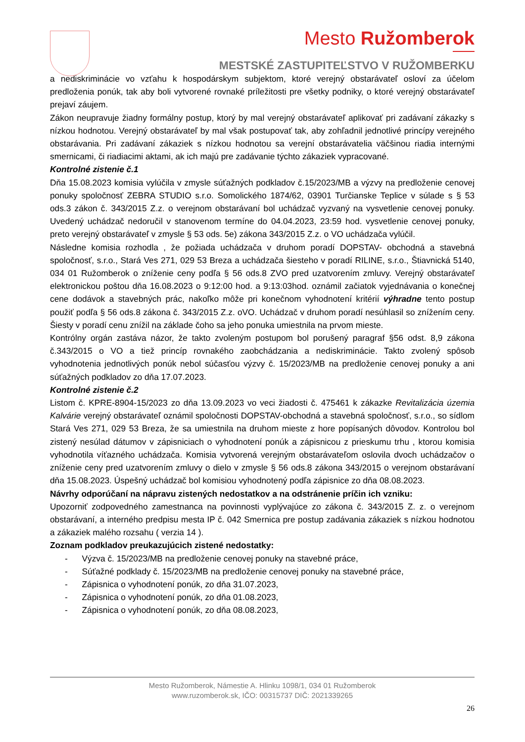Mesto Ružomberok
MESTSKÉ ZASTUPITEĽSTVO V RUŽOMBERKU
a nediskriminácie vo vzťahu k hospodárskym subjektom, ktoré verejný obstarávateľ osloví za účelom predloženia ponúk, tak aby boli vytvorené rovnaké príležitosti pre všetky podniky, o ktoré verejný obstarávateľ prejaví záujem.
Zákon neupravuje žiadny formálny postup, ktorý by mal verejný obstarávateľ aplikovať pri zadávaní zákazky s nízkou hodnotou. Verejný obstarávateľ by mal však postupovať tak, aby zohľadnil jednotlivé princípy verejného obstarávania. Pri zadávaní zákaziek s nízkou hodnotou sa verejní obstarávatelia väčšinou riadia internými smernicami, či riadiacimi aktami, ak ich majú pre zadávanie týchto zákaziek vypracované.
Kontrolné zistenie č.1
Dňa 15.08.2023 komisia vylúčila v zmysle súťažných podkladov č.15/2023/MB a výzvy na predloženie cenovej ponuky spoločnosť ZEBRA STUDIO s.r.o. Somolického 1874/62, 03901 Turčianske Teplice v súlade s § 53 ods.3 zákon č. 343/2015 Z.z. o verejnom obstarávaní bol uchádzač vyzvaný na vysvetlenie cenovej ponuky. Uvedený uchádzač nedoručil v stanovenom termíne do 04.04.2023, 23:59 hod. vysvetlenie cenovej ponuky, preto verejný obstarávateľ v zmysle § 53 ods. 5e) zákona 343/2015 Z.z. o VO uchádzača vylúčil.
Následne komisia rozhodla , že požiada uchádzača v druhom poradí DOPSTAV- obchodná a stavebná spoločnosť, s.r.o., Stará Ves 271, 029 53 Breza a uchádzača šiesteho v poradí RILINE, s.r.o., Štiavnická 5140, 034 01 Ružomberok o zníženie ceny podľa § 56 ods.8 ZVO pred uzatvorením zmluvy. Verejný obstarávateľ elektronickou poštou dňa 16.08.2023 o 9:12:00 hod. a 9:13:03hod. oznámil začiatok vyjednávania o konečnej cene dodávok a stavebných prác, nakoľko môže pri konečnom vyhodnotení kritérií výhradne tento postup použiť podľa § 56 ods.8 zákona č. 343/2015 Z.z. oVO. Uchádzač v druhom poradí nesúhlasil so znížením ceny. Šiesty v poradí cenu znížil na základe čoho sa jeho ponuka umiestnila na prvom mieste.
Kontrólny orgán zastáva názor, že takto zvoleným postupom bol porušený paragraf §56 odst. 8,9 zákona č.343/2015 o VO a tiež princíp rovnakého zaobchádzania a nediskriminácie. Takto zvolený spôsob vyhodnotenia jednotlivých ponúk nebol súčasťou výzvy č. 15/2023/MB na predloženie cenovej ponuky a ani súťažných podkladov zo dňa 17.07.2023.
Kontrolné zistenie č.2
Listom č. KPRE-8904-15/2023 zo dňa 13.09.2023 vo veci žiadosti č. 475461 k zákazke Revitalizácia územia Kalvárie verejný obstarávateľ oznámil spoločnosti DOPSTAV-obchodná a stavebná spoločnosť, s.r.o., so sídlom Stará Ves 271, 029 53 Breza, že sa umiestnila na druhom mieste z hore popísaných dôvodov. Kontrolou bol zistený nesúlad dátumov v zápisniciach o vyhodnotení ponúk a zápisnicou z prieskumu trhu , ktorou komisia vyhodnotila víťazného uchádzača. Komisia vytvorená verejným obstarávateľom oslovila dvoch uchádzačov o zníženie ceny pred uzatvorením zmluvy o dielo v zmysle § 56 ods.8 zákona 343/2015 o verejnom obstarávaní dňa 15.08.2023. Úspešný uchádzač bol komisiou vyhodnotený podľa zápisnice zo dňa 08.08.2023.
Návrhy odporúčaní na nápravu zistených nedostatkov a na odstránenie príčin ich vzniku:
Upozorniť zodpovedného zamestnanca na povinnosti vyplývajúce zo zákona č. 343/2015 Z. z. o verejnom obstarávaní, a interného predpisu mesta IP č. 042 Smernica pre postup zadávania zákaziek s nízkou hodnotou a zákaziek malého rozsahu ( verzia 14 ).
Zoznam podkladov preukazujúcich zistené nedostatky:
- Výzva č. 15/2023/MB na predloženie cenovej ponuky na stavebné práce,
- Súťažné podklady č. 15/2023/MB na predloženie cenovej ponuky na stavebné práce,
- Zápisnica o vyhodnotení ponúk, zo dňa 31.07.2023,
- Zápisnica o vyhodnotení ponúk, zo dňa 01.08.2023,
- Zápisnica o vyhodnotení ponúk, zo dňa 08.08.2023,
Mesto Ružomberok, Námestie A. Hlinku 1098/1, 034 01 Ružomberok
www.ruzomberok.sk, IČO: 00315737 DIČ: 2021339265
26